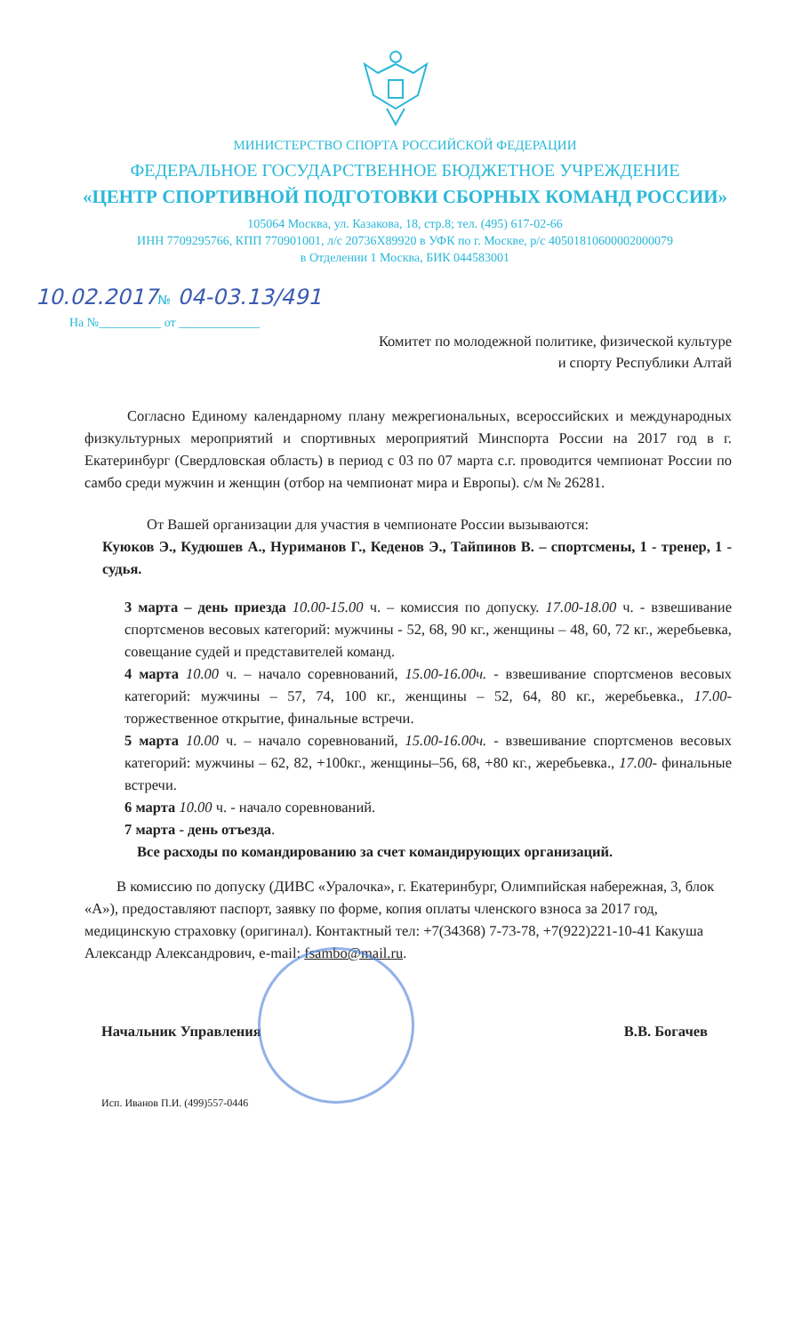МИНИСТЕРСТВО СПОРТА РОССИЙСКОЙ ФЕДЕРАЦИИ
ФЕДЕРАЛЬНОЕ ГОСУДАРСТВЕННОЕ БЮДЖЕТНОЕ УЧРЕЖДЕНИЕ
«ЦЕНТР СПОРТИВНОЙ ПОДГОТОВКИ СБОРНЫХ КОМАНД РОССИИ»
105064 Москва, ул. Казакова, 18, стр.8; тел. (495) 617-02-66
ИНН 7709295766, КПП 770901001, л/с 20736X89920 в УФК по г. Москве, р/с 40501810600002000079
в Отделении 1 Москва, БИК 044583001
10.02.2017№ 04-03.13/491
На №__________ от _____________
Комитет по молодежной политике, физической культуре и спорту Республики Алтай
Согласно Единому календарному плану межрегиональных, всероссийских и международных физкультурных мероприятий и спортивных мероприятий Минспорта России на 2017 год в г. Екатеринбург (Свердловская область) в период с 03 по 07 марта с.г. проводится чемпионат России по самбо среди мужчин и женщин (отбор на чемпионат мира и Европы). с/м № 26281.
От Вашей организации для участия в чемпионате России вызываются:
Куюков Э., Кудюшев А., Нуриманов Г., Кеденов Э., Тайпинов В. – спортсмены, 1 - тренер, 1 - судья.
3 марта – день приезда 10.00-15.00 ч. – комиссия по допуску. 17.00-18.00 ч. - взвешивание спортсменов весовых категорий: мужчины - 52, 68, 90 кг., женщины – 48, 60, 72 кг., жеребьевка, совещание судей и представителей команд.
4 марта 10.00 ч. – начало соревнований, 15.00-16.00ч. - взвешивание спортсменов весовых категорий: мужчины – 57, 74, 100 кг., женщины – 52, 64, 80 кг., жеребьевка., 17.00- торжественное открытие, финальные встречи.
5 марта 10.00 ч. – начало соревнований, 15.00-16.00ч. - взвешивание спортсменов весовых категорий: мужчины – 62, 82, +100кг., женщины–56, 68, +80 кг., жеребьевка., 17.00- финальные встречи.
6 марта 10.00 ч. - начало соревнований.
7 марта - день отъезда.
Все расходы по командированию за счет командирующих организаций.
В комиссию по допуску (ДИВС «Уралочка», г. Екатеринбург, Олимпийская набережная, 3, блок «А»), предоставляют паспорт, заявку по форме, копия оплаты членского взноса за 2017 год, медицинскую страховку (оригинал). Контактный тел: +7(34368) 7-73-78, +7(922)221-10-41 Какуша Александр Александрович, e-mail: fsambo@mail.ru.
Начальник Управления В.В. Богачев
Исп. Иванов П.И. (499)557-0446